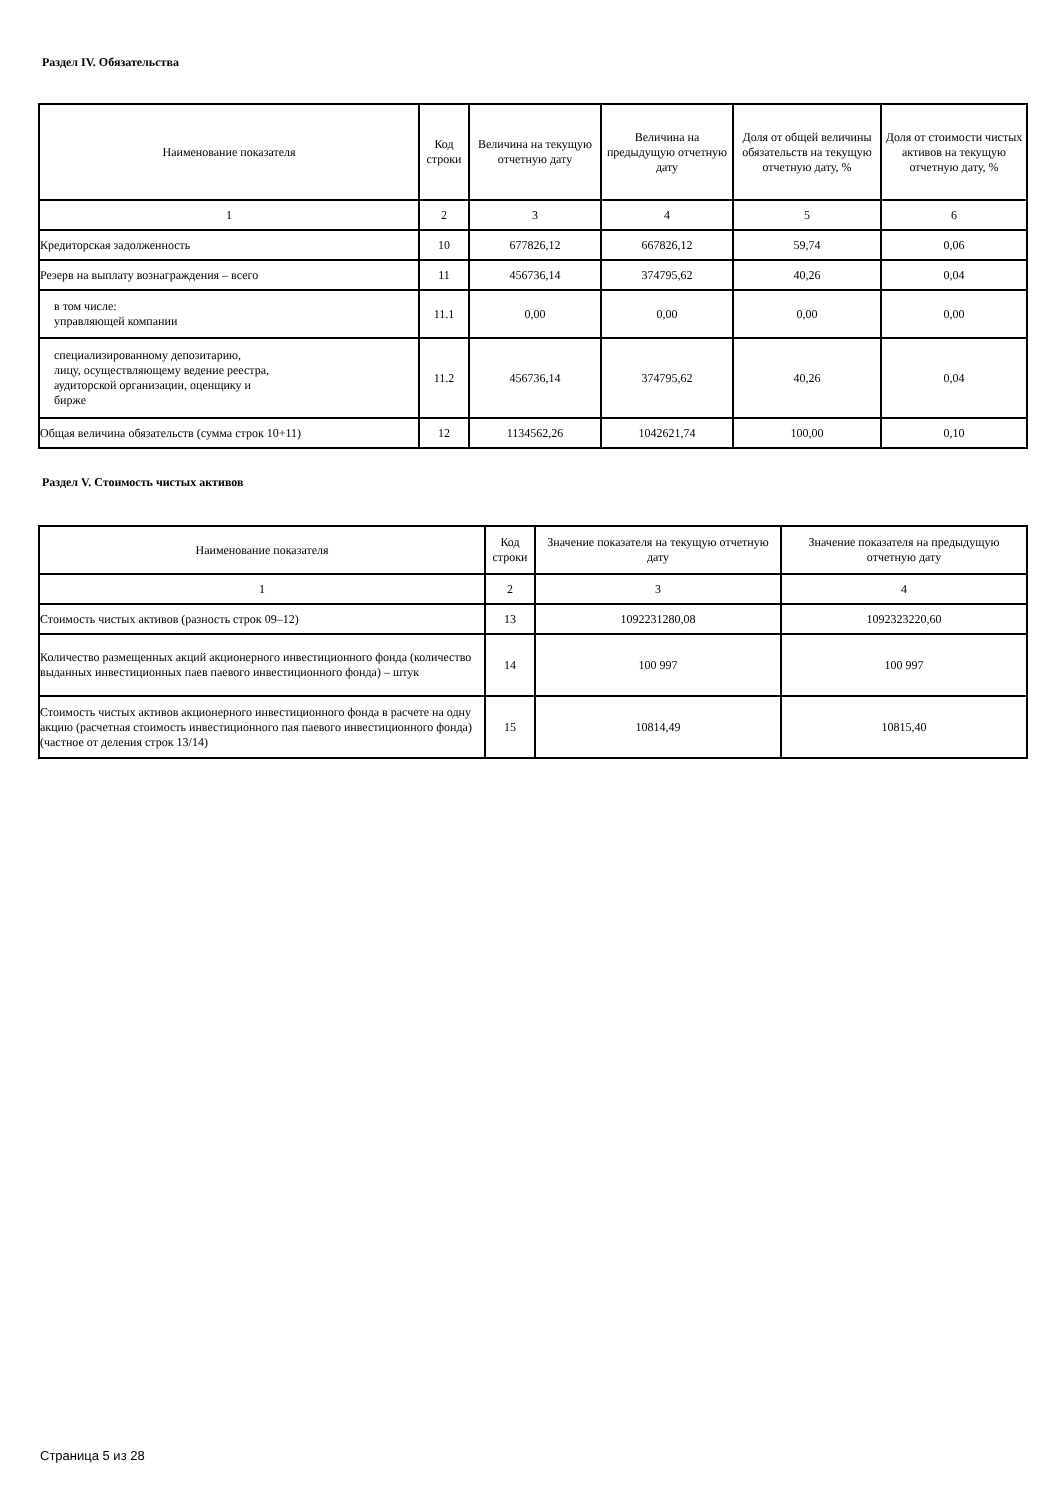Раздел IV. Обязательства
| Наименование показателя | Код строки | Величина на текущую отчетную дату | Величина на предыдущую отчетную дату | Доля от общей величины обязательств на текущую отчетную дату, % | Доля от стоимости чистых активов на текущую отчетную дату, % |
| --- | --- | --- | --- | --- | --- |
| 1 | 2 | 3 | 4 | 5 | 6 |
| Кредиторская задолженность | 10 | 677826,12 | 667826,12 | 59,74 | 0,06 |
| Резерв на выплату вознаграждения – всего | 11 | 456736,14 | 374795,62 | 40,26 | 0,04 |
| в том числе: управляющей компании | 11.1 | 0,00 | 0,00 | 0,00 | 0,00 |
| специализированному депозитарию, лицу, осуществляющему ведение реестра, аудиторской организации, оценщику и бирже | 11.2 | 456736,14 | 374795,62 | 40,26 | 0,04 |
| Общая величина обязательств (сумма строк 10+11) | 12 | 1134562,26 | 1042621,74 | 100,00 | 0,10 |
Раздел V. Стоимость чистых активов
| Наименование показателя | Код строки | Значение показателя на текущую отчетную дату | Значение показателя на предыдущую отчетную дату |
| --- | --- | --- | --- |
| 1 | 2 | 3 | 4 |
| Стоимость чистых активов (разность строк 09–12) | 13 | 1092231280,08 | 1092323220,60 |
| Количество размещенных акций акционерного инвестиционного фонда (количество выданных инвестиционных паев паевого инвестиционного фонда) – штук | 14 | 100 997 | 100 997 |
| Стоимость чистых активов акционерного инвестиционного фонда в расчете на одну акцию (расчетная стоимость инвестиционного пая паевого инвестиционного фонда) (частное от деления строк 13/14) | 15 | 10814,49 | 10815,40 |
Страница 5 из 28